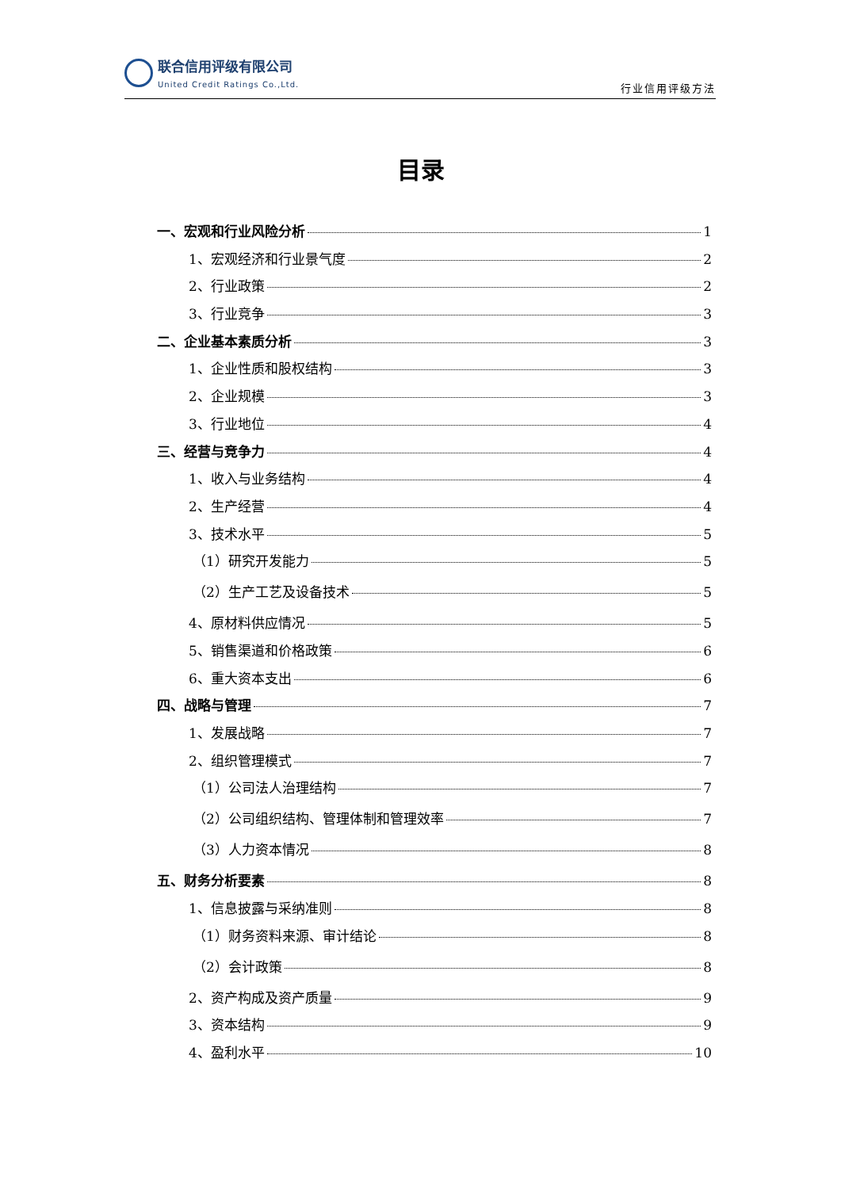联合信用评级有限公司
United Credit Ratings Co.,Ltd.
行业信用评级方法
目录
一、宏观和行业风险分析 1
1、宏观经济和行业景气度 2
2、行业政策 2
3、行业竞争 3
二、企业基本素质分析 3
1、企业性质和股权结构 3
2、企业规模 3
3、行业地位 4
三、经营与竞争力 4
1、收入与业务结构 4
2、生产经营 4
3、技术水平 5
（1）研究开发能力 5
（2）生产工艺及设备技术 5
4、原材料供应情况 5
5、销售渠道和价格政策 6
6、重大资本支出 6
四、战略与管理 7
1、发展战略 7
2、组织管理模式 7
（1）公司法人治理结构 7
（2）公司组织结构、管理体制和管理效率 7
（3）人力资本情况 8
五、财务分析要素 8
1、信息披露与采纳准则 8
（1）财务资料来源、审计结论 8
（2）会计政策 8
2、资产构成及资产质量 9
3、资本结构 9
4、盈利水平 10